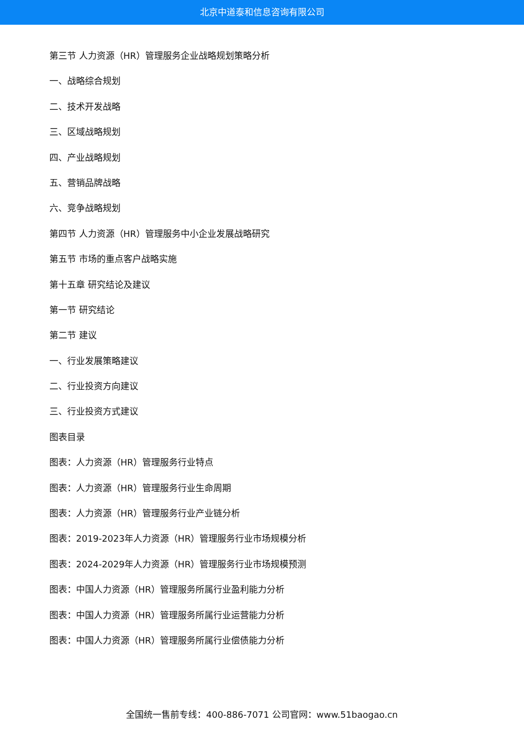北京中道泰和信息咨询有限公司
第三节 人力资源（HR）管理服务企业战略规划策略分析
一、战略综合规划
二、技术开发战略
三、区域战略规划
四、产业战略规划
五、营销品牌战略
六、竞争战略规划
第四节 人力资源（HR）管理服务中小企业发展战略研究
第五节 市场的重点客户战略实施
第十五章 研究结论及建议
第一节 研究结论
第二节 建议
一、行业发展策略建议
二、行业投资方向建议
三、行业投资方式建议
图表目录
图表：人力资源（HR）管理服务行业特点
图表：人力资源（HR）管理服务行业生命周期
图表：人力资源（HR）管理服务行业产业链分析
图表：2019-2023年人力资源（HR）管理服务行业市场规模分析
图表：2024-2029年人力资源（HR）管理服务行业市场规模预测
图表：中国人力资源（HR）管理服务所属行业盈利能力分析
图表：中国人力资源（HR）管理服务所属行业运营能力分析
图表：中国人力资源（HR）管理服务所属行业偿债能力分析
全国统一售前专线：400-886-7071 公司官网：www.51baogao.cn